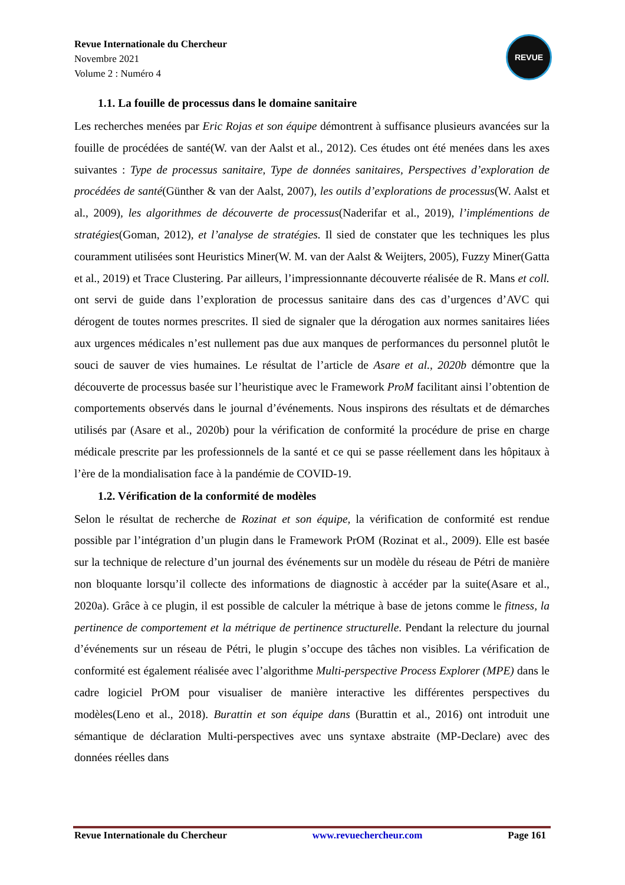Revue Internationale du Chercheur
Novembre 2021
Volume 2 : Numéro 4
REVUE
1.1. La fouille de processus dans le domaine sanitaire
Les recherches menées par Eric Rojas et son équipe démontrent à suffisance plusieurs avancées sur la fouille de procédées de santé(W. van der Aalst et al., 2012). Ces études ont été menées dans les axes suivantes : Type de processus sanitaire, Type de données sanitaires, Perspectives d’exploration de procédées de santé(Günther & van der Aalst, 2007), les outils d’explorations de processus(W. Aalst et al., 2009), les algorithmes de découverte de processus(Naderifar et al., 2019), l’implémentions de stratégies(Goman, 2012), et l’analyse de stratégies. Il sied de constater que les techniques les plus couramment utilisées sont Heuristics Miner(W. M. van der Aalst & Weijters, 2005), Fuzzy Miner(Gatta et al., 2019) et Trace Clustering. Par ailleurs, l’impressionnante découverte réalisée de R. Mans et coll. ont servi de guide dans l’exploration de processus sanitaire dans des cas d’urgences d’AVC qui dérogent de toutes normes prescrites. Il sied de signaler que la dérogation aux normes sanitaires liées aux urgences médicales n’est nullement pas due aux manques de performances du personnel plutôt le souci de sauver de vies humaines. Le résultat de l’article de Asare et al., 2020b démontre que la découverte de processus basée sur l’heuristique avec le Framework ProM facilitant ainsi l’obtention de comportements observés dans le journal d’événements. Nous inspirons des résultats et de démarches utilisés par (Asare et al., 2020b) pour la vérification de conformité la procédure de prise en charge médicale prescrite par les professionnels de la santé et ce qui se passe réellement dans les hôpitaux à l’ère de la mondialisation face à la pandémie de COVID-19.
1.2. Vérification de la conformité de modèles
Selon le résultat de recherche de Rozinat et son équipe, la vérification de conformité est rendue possible par l’intégration d’un plugin dans le Framework PrOM (Rozinat et al., 2009). Elle est basée sur la technique de relecture d’un journal des événements sur un modèle du réseau de Pétri de manière non bloquante lorsqu’il collecte des informations de diagnostic à accéder par la suite(Asare et al., 2020a). Grâce à ce plugin, il est possible de calculer la métrique à base de jetons comme le fitness, la pertinence de comportement et la métrique de pertinence structurelle. Pendant la relecture du journal d’événements sur un réseau de Pétri, le plugin s’occupe des tâches non visibles. La vérification de conformité est également réalisée avec l’algorithme Multi-perspective Process Explorer (MPE) dans le cadre logiciel PrOM pour visualiser de manière interactive les différentes perspectives du modèles(Leno et al., 2018). Burattin et son équipe dans (Burattin et al., 2016) ont introduit une sémantique de déclaration Multi-perspectives avec uns syntaxe abstraite (MP-Declare) avec des données réelles dans
Revue Internationale du Chercheur www.revuechercheur.com Page 161